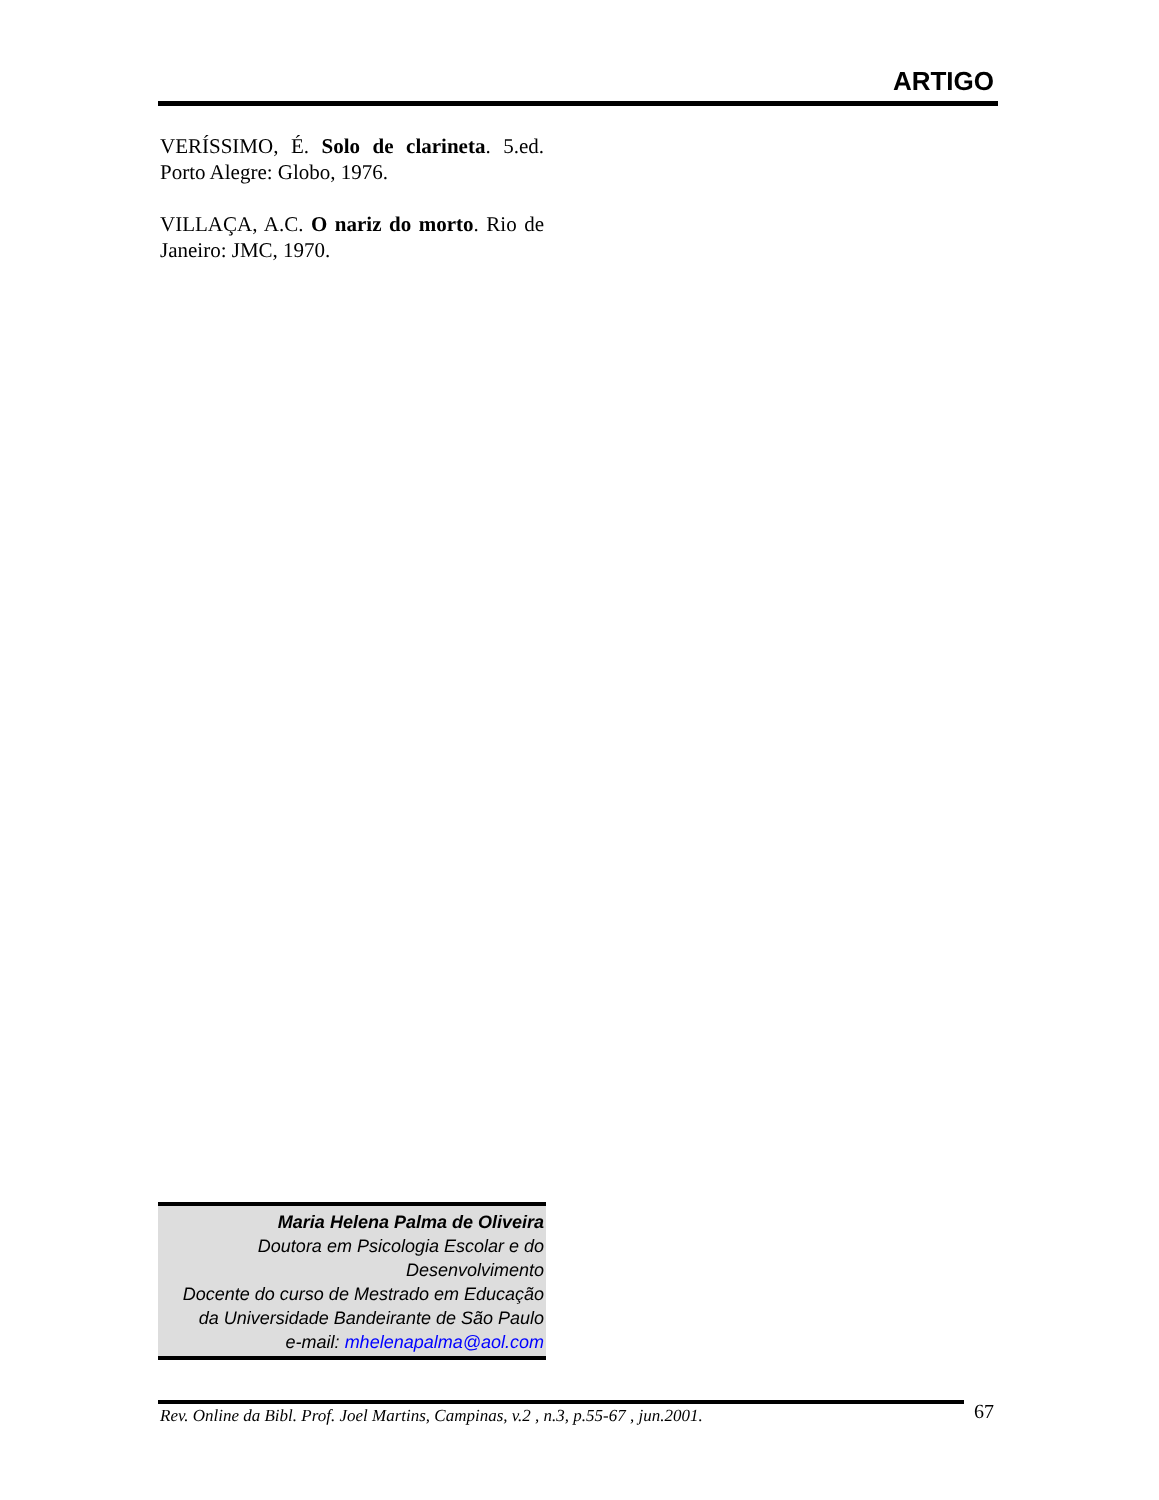ARTIGO
VERÍSSIMO, É. Solo de clarineta. 5.ed. Porto Alegre: Globo, 1976.
VILLAÇA, A.C. O nariz do morto. Rio de Janeiro: JMC, 1970.
Maria Helena Palma de Oliveira
Doutora em Psicologia Escolar e do Desenvolvimento
Docente do curso de Mestrado em Educação da Universidade Bandeirante de São Paulo
e-mail: mhelenapalma@aol.com
Rev. Online da Bibl. Prof. Joel Martins, Campinas, v.2 , n.3, p.55-67 , jun.2001. 67